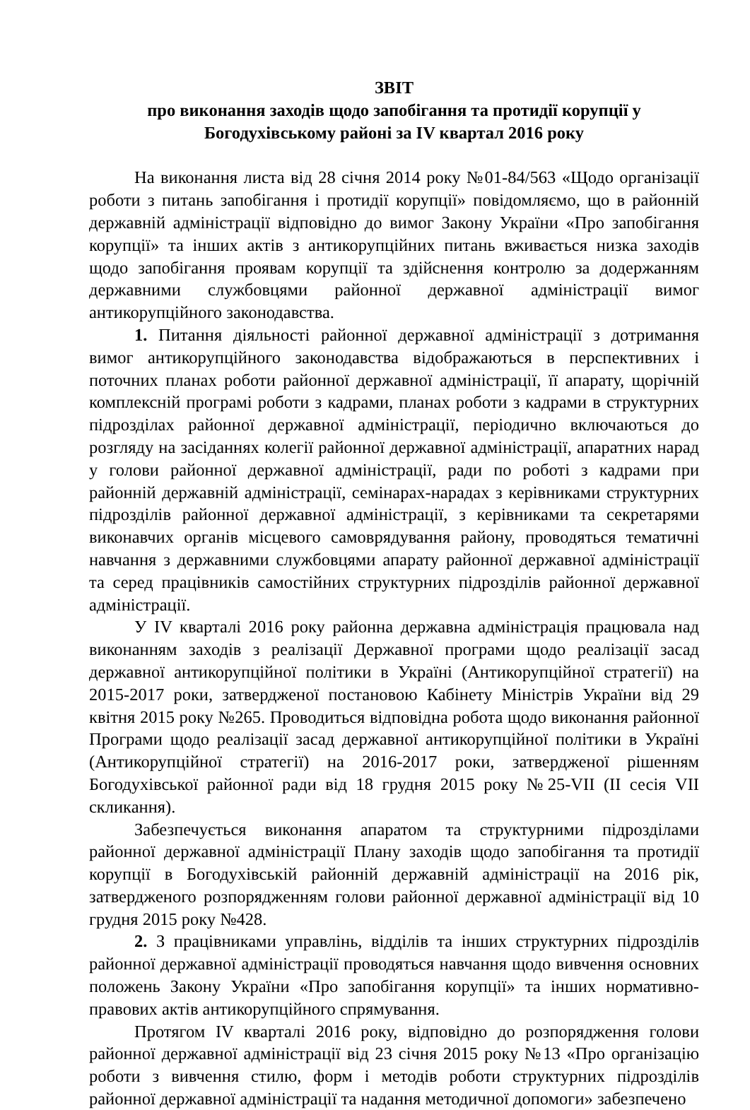ЗВІТ
про виконання заходів щодо запобігання та протидії корупції у
Богодухівському районі за IV квартал 2016 року
На виконання листа від 28 січня 2014 року №01-84/563 «Щодо організації роботи з питань запобігання і протидії корупції» повідомляємо, що в районній державній адміністрації відповідно до вимог Закону України «Про запобігання корупції» та інших актів з антикорупційних питань вживається низка заходів щодо запобігання проявам корупції та здійснення контролю за додержанням державними службовцями районної державної адміністрації вимог антикорупційного законодавства.
1. Питання діяльності районної державної адміністрації з дотримання вимог антикорупційного законодавства відображаються в перспективних і поточних планах роботи районної державної адміністрації, її апарату, щорічній комплексній програмі роботи з кадрами, планах роботи з кадрами в структурних підрозділах районної державної адміністрації, періодично включаються до розгляду на засіданнях колегії районної державної адміністрації, апаратних нарад у голови районної державної адміністрації, ради по роботі з кадрами при районній державній адміністрації, семінарах-нарадах з керівниками структурних підрозділів районної державної адміністрації, з керівниками та секретарями виконавчих органів місцевого самоврядування району, проводяться тематичні навчання з державними службовцями апарату районної державної адміністрації та серед працівників самостійних структурних підрозділів районної державної адміністрації.
У IV кварталі 2016 року районна державна адміністрація працювала над виконанням заходів з реалізації Державної програми щодо реалізації засад державної антикорупційної політики в Україні (Антикорупційної стратегії) на 2015-2017 роки, затвердженої постановою Кабінету Міністрів України від 29 квітня 2015 року №265. Проводиться відповідна робота щодо виконання районної Програми щодо реалізації засад державної антикорупційної політики в Україні (Антикорупційної стратегії) на 2016-2017 роки, затвердженої рішенням Богодухівської районної ради від 18 грудня 2015 року №25-VII (II сесія VII скликання).
Забезпечується виконання апаратом та структурними підрозділами районної державної адміністрації Плану заходів щодо запобігання та протидії корупції в Богодухівській районній державній адміністрації на 2016 рік, затвердженого розпорядженням голови районної державної адміністрації від 10 грудня 2015 року №428.
2. З працівниками управлінь, відділів та інших структурних підрозділів районної державної адміністрації проводяться навчання щодо вивчення основних положень Закону України «Про запобігання корупції» та інших нормативно-правових актів антикорупційного спрямування.
Протягом IV кварталі 2016 року, відповідно до розпорядження голови районної державної адміністрації від 23 січня 2015 року №13 «Про організацію роботи з вивчення стилю, форм і методів роботи структурних підрозділів районної державної адміністрації та надання методичної допомоги» забезпечено